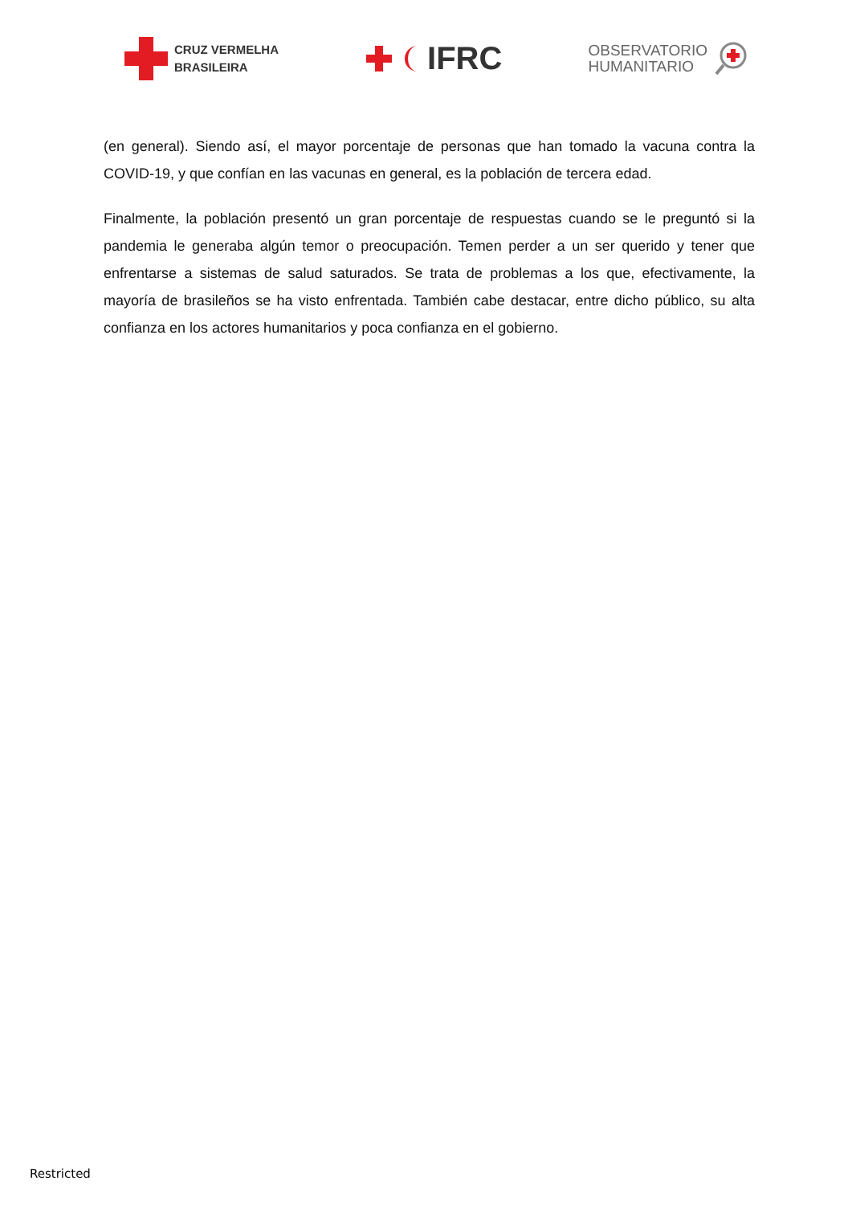CRUZ VERMELHA
BRASILEIRA
IFRC
OBSERVATORIO
HUMANITARIO
(en general). Siendo así, el mayor porcentaje de personas que han tomado la vacuna contra la COVID-19, y que confían en las vacunas en general, es la población de tercera edad.
Finalmente, la población presentó un gran porcentaje de respuestas cuando se le preguntó si la pandemia le generaba algún temor o preocupación. Temen perder a un ser querido y tener que enfrentarse a sistemas de salud saturados. Se trata de problemas a los que, efectivamente, la mayoría de brasileños se ha visto enfrentada. También cabe destacar, entre dicho público, su alta confianza en los actores humanitarios y poca confianza en el gobierno.
Restricted